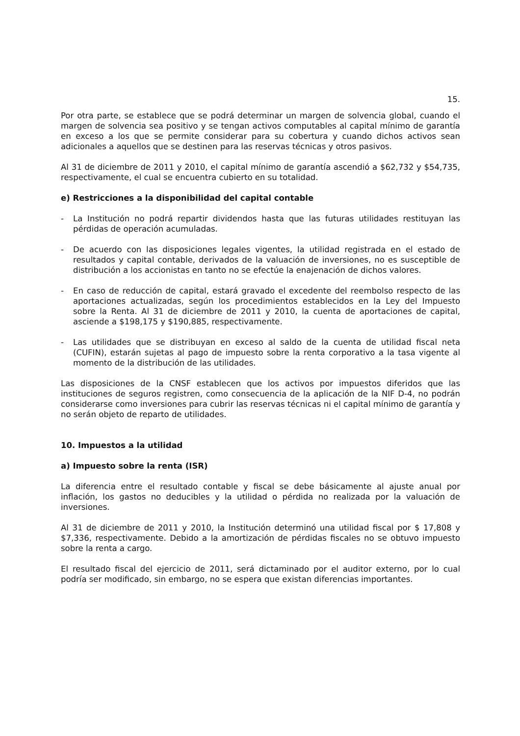15.
Por otra parte, se establece que se podrá determinar un margen de solvencia global, cuando el margen de solvencia sea positivo y se tengan activos computables al capital mínimo de garantía en exceso a los que se permite considerar para su cobertura y cuando dichos activos sean adicionales a aquellos que se destinen para las reservas técnicas y otros pasivos.
Al 31 de diciembre de 2011 y 2010, el capital mínimo de garantía ascendió a $62,732 y $54,735, respectivamente, el cual se encuentra cubierto en su totalidad.
e) Restricciones a la disponibilidad del capital contable
- La Institución no podrá repartir dividendos hasta que las futuras utilidades restituyan las pérdidas de operación acumuladas.
- De acuerdo con las disposiciones legales vigentes, la utilidad registrada en el estado de resultados y capital contable, derivados de la valuación de inversiones, no es susceptible de distribución a los accionistas en tanto no se efectúe la enajenación de dichos valores.
- En caso de reducción de capital, estará gravado el excedente del reembolso respecto de las aportaciones actualizadas, según los procedimientos establecidos en la Ley del Impuesto sobre la Renta. Al 31 de diciembre de 2011 y 2010, la cuenta de aportaciones de capital, asciende a $198,175 y $190,885, respectivamente.
- Las utilidades que se distribuyan en exceso al saldo de la cuenta de utilidad fiscal neta (CUFIN), estarán sujetas al pago de impuesto sobre la renta corporativo a la tasa vigente al momento de la distribución de las utilidades.
Las disposiciones de la CNSF establecen que los activos por impuestos diferidos que las instituciones de seguros registren, como consecuencia de la aplicación de la NIF D-4, no podrán considerarse como inversiones para cubrir las reservas técnicas ni el capital mínimo de garantía y no serán objeto de reparto de utilidades.
10. Impuestos a la utilidad
a) Impuesto sobre la renta (ISR)
La diferencia entre el resultado contable y fiscal se debe básicamente al ajuste anual por inflación, los gastos no deducibles y la utilidad o pérdida no realizada por la valuación de inversiones.
Al 31 de diciembre de 2011 y 2010, la Institución determinó una utilidad fiscal por $ 17,808 y $7,336, respectivamente. Debido a la amortización de pérdidas fiscales no se obtuvo impuesto sobre la renta a cargo.
El resultado fiscal del ejercicio de 2011, será dictaminado por el auditor externo, por lo cual podría ser modificado, sin embargo, no se espera que existan diferencias importantes.